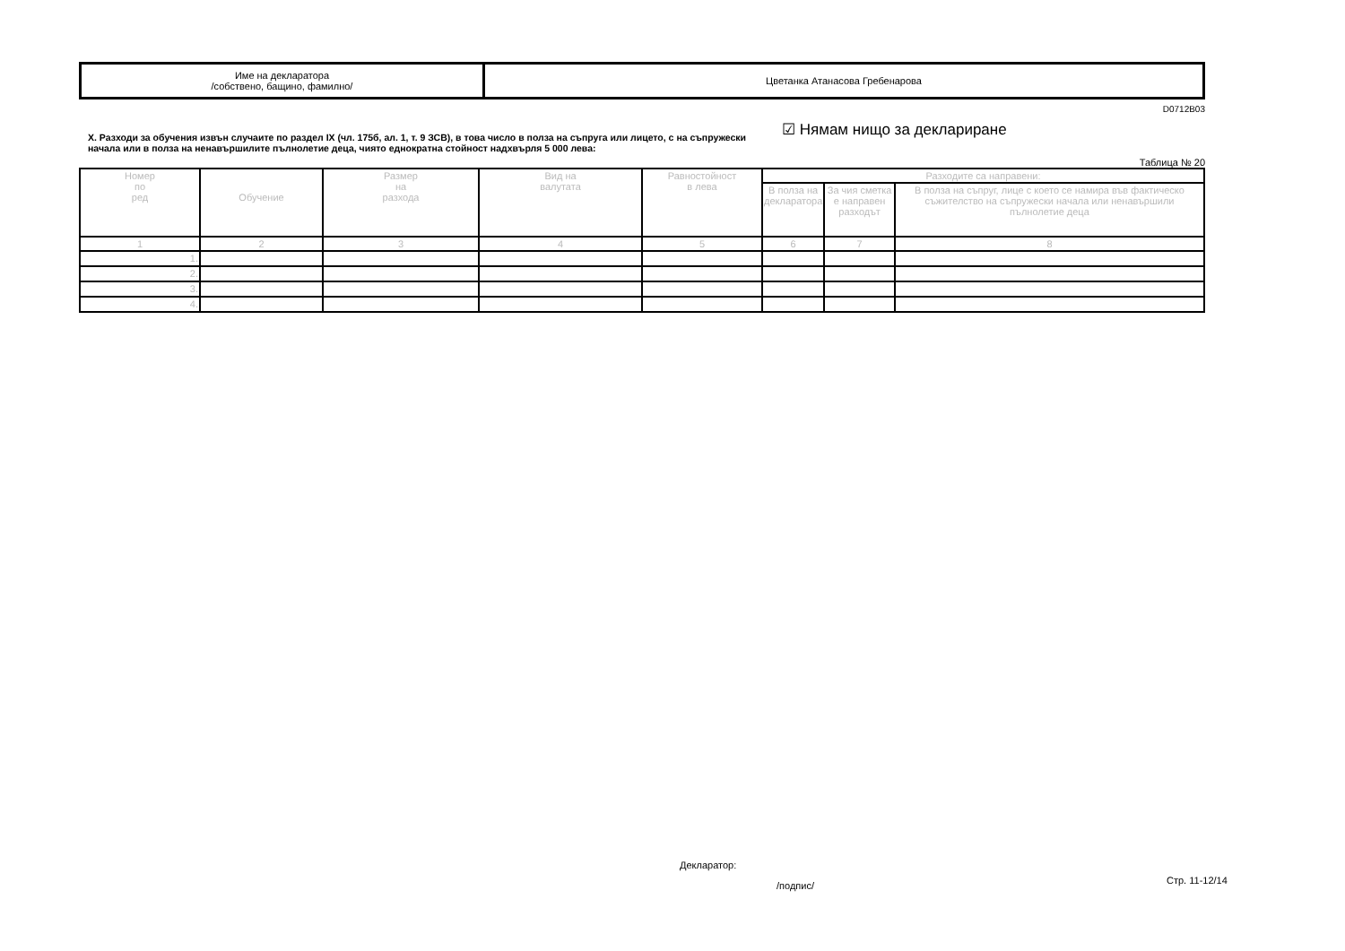| Име на декларатора /собствено, бащино, фамилно/ | Цветанка Атанасова Гребенарова |
D0712B03
X. Разходи за обучения извън случаите по раздел IX (чл. 175б, ал. 1, т. 9 ЗСВ), в това число в полза на съпруга или лицето, с на съпружески начала или в полза на ненавършилите пълнолетие деца, чиято еднократна стойност надхвърля 5 000 лева:
☑ Нямам нищо за деклариране
Таблица № 20
| Номер по ред | Обучение | Размер на разхода | Вид на валутата | Равностойност в лева | Разходите са направени: | | |
| --- | --- | --- | --- | --- | --- | --- | --- |
| | | | | | В полза на декларатора | За чия сметка е направен разходът | В полза на съпруг, лице с което се намира във фактическо съжителство на съпружески начала или ненавършили пълнолетие деца |
| 1 | 2 | 3 | 4 | 5 | 6 | 7 | 8 |
| 1. | | | | | | | |
| 2. | | | | | | | |
| 3. | | | | | | | |
| 4. | | | | | | | |
Декларатор:
/подпис/ Стр. 11-12/14